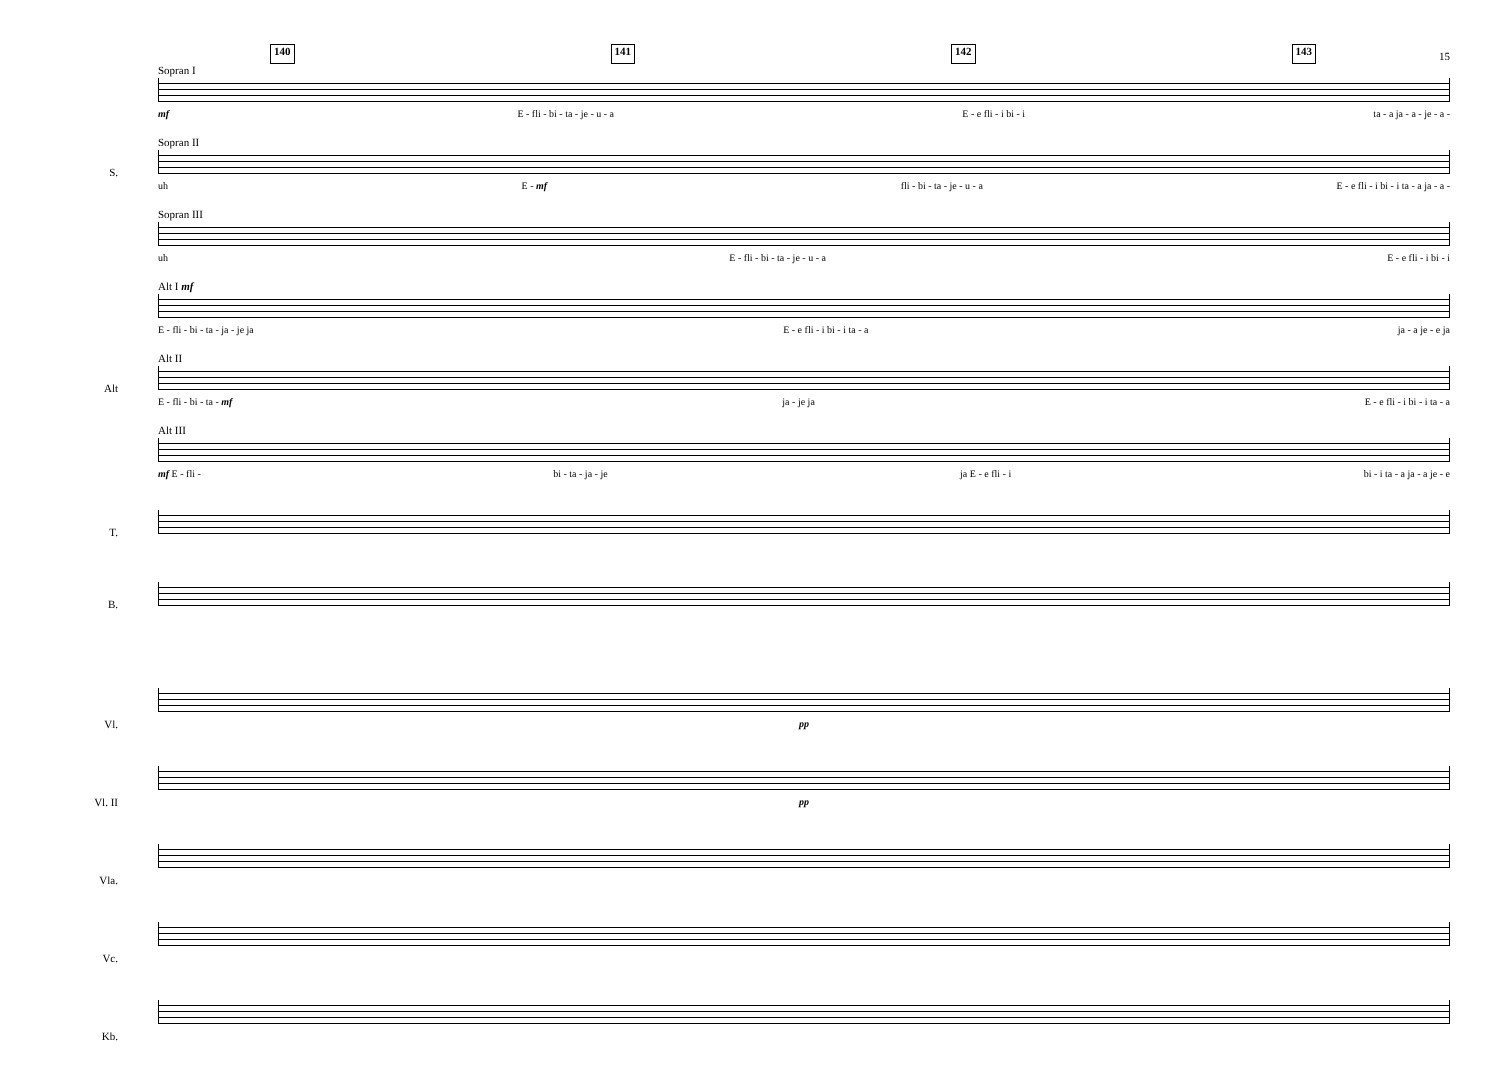140 141 142 143
15
Sopran I
mf E - fli - bi - ta - je - u - a E - e fli - i bi - i ta - a ja - a - je - a -
S.
Sopran II
uh E - mf fli - bi - ta - je - u - a E - e fli - i bi - i ta - a ja - a -
Sopran III
uh E - fli - bi - ta - je - u - a E - e fli - i bi - i
Alt I mf
E - fli - bi - ta - ja - je ja E - e fli - i bi - i ta - a ja - a je - e ja
Alt
Alt II
E - fli - bi - ta - mf ja - je ja E - e fli - i bi - i ta - a
Alt III
mf E - fli - bi - ta - ja - je ja E - e fli - i bi - i ta - a ja - a je - e
T.
B.
Vl.
pp
Vl. II
pp
Vla.
Vc.
Kb.